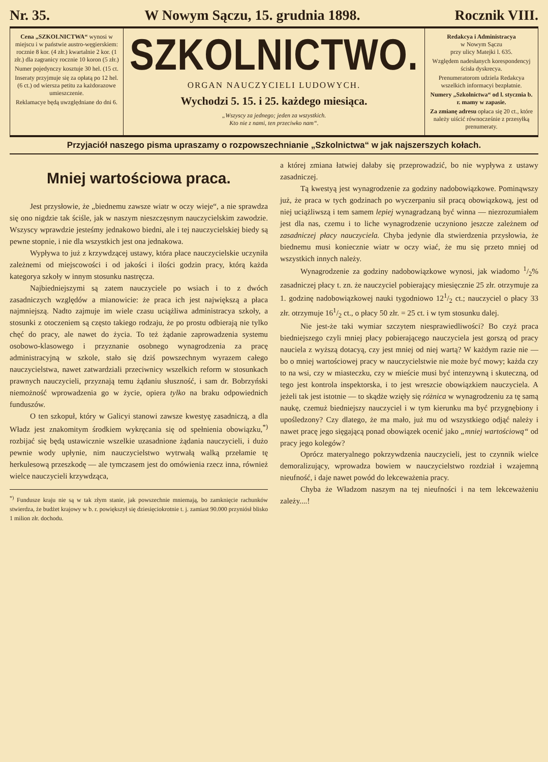Nr. 35. W Nowym Sączu, 15. grudnia 1898. Rocznik VIII.
Cena „SZKOLNICTWA“ wynosi w miejscu i w państwie austro-węgierskiem: rocznie 8 kor. (4 złr.) kwartalnie 2 kor. (1 złr.) dla zagranicy rocznie 10 koron (5 złr.)
Numer pojedynczy kosztuje 30 hel. (15 ct.
Inseraty przyjmuje się za opłatą po 12 hel. (6 ct.) od wiersza petitu za każdorazowe umieszczenie.
Reklamacye będą uwzględniane do dni 6.
SZKOLNICTWO.
ORGAN NAUCZYCIELI LUDOWYCH.
Wychodzi 5. 15. i 25. każdego miesiąca.
„Wszyscy za jednego; jeden za wszystkich.
Kto nie z nami, ten przeciwko nam“.
Redakcya i Administracya
w Nowym Sączu
przy ulicy Matejki l. 635.
Względem nadesłanych korespondencyj ścisła dyskrecya.
Prenumeratorom udziela Redakcya wszelkich informacyi bezpłatnie.
Numery „Szkolnictwa“ od l. stycznia b. r. mamy w zapasie.
Za zmianę adresu opłaca się 20 ct., które należy uiścić równocześnie z przesyłką prenumeraty.
Przyjaciół naszego pisma upraszamy o rozpowszechnianie „Szkolnictwa“ w jak najszerszych kołach.
Mniej wartościowa praca.
Jest przysłowie, że „biednemu zawsze wiatr w oczy wieje“, a nie sprawdza się ono nigdzie tak ściśle, jak w naszym nieszczęsnym nauczycielskim zawodzie. Wszyscy wprawdzie jesteśmy jednakowo biedni, ale i tej nauczycielskiej biedy są pewne stopnie, i nie dla wszystkich jest ona jednakowa.
Wypływa to już z krzywdzącej ustawy, która płace nauczycielskie uczyniła zależnemi od miejscowości i od jakości i ilości godzin pracy, którą każda kategorya szkoły w innym stosunku nastręcza.
Najbiedniejszymi są zatem nauczyciele po wsiach i to z dwóch zasadniczych względów a mianowicie: że praca ich jest największą a płaca najmniejszą. Nadto zajmuje im wiele czasu uciążliwa administracya szkoły, a stosunki z otoczeniem są często takiego rodzaju, że po prostu odbierają nie tylko chęć do pracy, ale nawet do życia. To też żądanie zaprowadzenia systemu osobowo-klasowego i przyznanie osobnego wynagrodzenia za pracę administracyjną w szkole, stało się dziś powszechnym wyrazem całego nauczycielstwa, nawet zatwardziali przeciwnicy wszelkich reform w stosunkach prawnych nauczycieli, przyznają temu żądaniu słuszność, i sam dr. Bobrzyński niemożność wprowadzenia go w życie, opiera tylko na braku odpowiednich funduszów.
O ten szkopuł, który w Galicyi stanowi zawsze kwestyę zasadniczą, a dla Władz jest znakomitym środkiem wykręcania się od spełnienia obowiązku,<sup>*)</sup> rozbijać się będą ustawicznie wszelkie uzasadnione żądania nauczycieli, i dużo pewnie wody upłynie, nim nauczycielstwo wytrwałą walką przełamie tę herkulesową przeszkodę — ale tymczasem jest do omówienia rzecz inna, również wielce nauczycieli krzywdząca,
<sup>*)</sup> Fundusze kraju nie są w tak złym stanie, jak powszechnie mniemają, bo zamknięcie rachunków stwierdza, że budżet krajowy w b. r. powiększył się dziesięciokrotnie t. j. zamiast 90.000 przyniósł blisko 1 milion złr. dochodu.
a której zmiana łatwiej dałaby się przeprowadzić, bo nie wypływa z ustawy zasadniczej.
Tą kwestyą jest wynagrodzenie za godziny nadobowiązkowe. Pominąwszy już, że praca w tych godzinach po wyczerpaniu sił pracą obowiązkową, jest od niej uciążliwszą i tem samem lepiej wynagradzaną być winna — niezrozumiałem jest dla nas, czemu i to liche wynagrodzenie uczyniono jeszcze zależnem od zasadniczej płacy nauczyciela. Chyba jedynie dla stwierdzenia przysłowia, że biednemu musi koniecznie wiatr w oczy wiać, że mu się przeto mniej od wszystkich innych należy.
Wynagrodzenie za godziny nadobowiązkowe wynosi, jak wiadomo 1/2% zasadniczej płacy t. zn. że nauczyciel pobierający miesięcznie 25 złr. otrzymuje za 1. godzinę nadobowiązkowej nauki tygodniowo 121/2 ct.; nauczyciel o płacy 33 złr. otrzymuje 161/2 ct., o płacy 50 złr. = 25 ct. i w tym stosunku dalej.
Nie jest-że taki wymiar szczytem niesprawiedliwości? Bo czyż praca biedniejszego czyli mniej płacy pobierającego nauczyciela jest gorszą od pracy nauciela z wyższą dotacyą, czy jest mniej od niej wartą? W każdym razie nie — bo o mniej wartościowej pracy w nauczycielstwie nie może być mowy; każda czy to na wsi, czy w miasteczku, czy w mieście musi być intenzywną i skuteczną, od tego jest kontrola inspektorska, i to jest wreszcie obowiązkiem nauczyciela. A jeżeli tak jest istotnie — to skądże wzięły się różnica w wynagrodzeniu za tę samą naukę, czemuż biedniejszy nauczyciel i w tym kierunku ma być przygnębiony i upośledzony? Czy dlatego, że ma mało, już mu od wszystkiego odjąć należy i nawet pracę jego sięgającą ponad obowiązek ocenić jako „mniej wartościową“ od pracy jego kolegów?
Oprócz materyalnego pokrzywdzenia nauczycieli, jest to czynnik wielce demoralizujący, wprowadza bowiem w nauczycielstwo rozdział i wzajemną nieufność, i daje nawet powód do lekceważenia pracy.
Chyba że Władzom naszym na tej nieufności i na tem lekceważeniu zależy....!